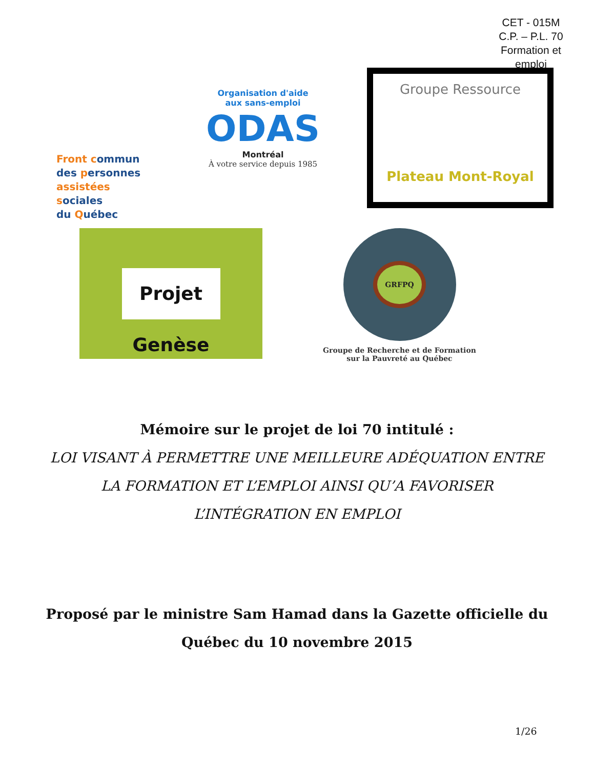CET - 015M
C.P. – P.L. 70
Formation et emploi
Front commun
des personnes
assistées sociales
du Québec
Organisation d'aide
aux sans-emploi
ODAS
Montréal
À votre service depuis 1985
Groupe Ressource
Plateau Mont-Royal
Projet Genèse
GRFPQ
Groupe de Recherche et de Formation
sur la Pauvreté au Québec
Mémoire sur le projet de loi 70 intitulé :
LOI VISANT À PERMETTRE UNE MEILLEURE ADÉQUATION ENTRE
LA FORMATION ET L’EMPLOI AINSI QU’A FAVORISER
L’INTÉGRATION EN EMPLOI
Proposé par le ministre Sam Hamad dans la Gazette officielle du
Québec du 10 novembre 2015
1/26